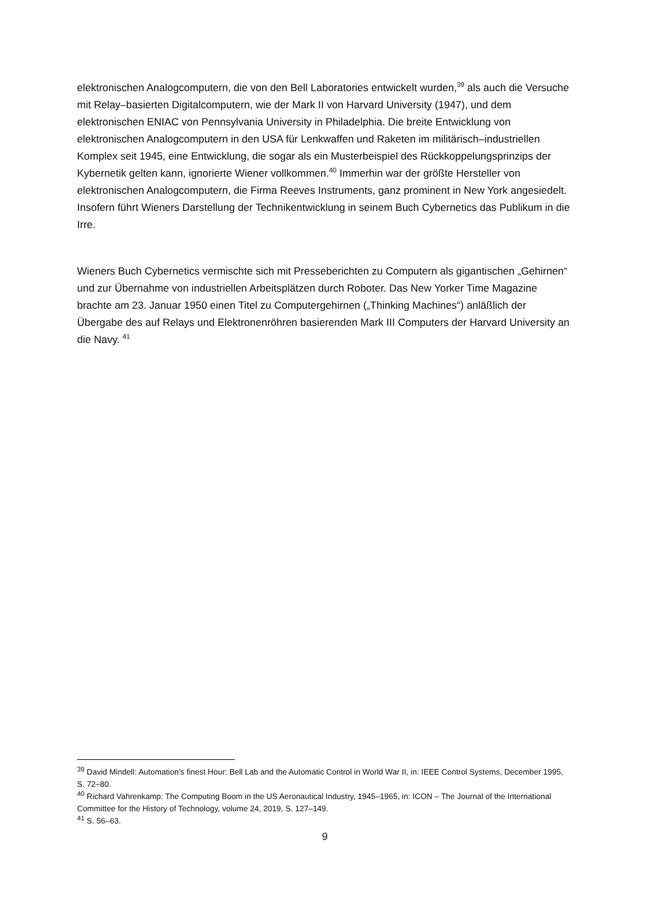elektronischen Analogcomputern, die von den Bell Laboratories entwickelt wurden,<sup>39</sup> als auch die Versuche mit Relay–basierten Digitalcomputern, wie der Mark II von Harvard University (1947), und dem elektronischen ENIAC von Pennsylvania University in Philadelphia. Die breite Entwicklung von elektronischen Analogcomputern in den USA für Lenkwaffen und Raketen im militärisch–industriellen Komplex seit 1945, eine Entwicklung, die sogar als ein Musterbeispiel des Rückkoppelungsprinzips der Kybernetik gelten kann, ignorierte Wiener vollkommen.<sup>40</sup> Immerhin war der größte Hersteller von elektronischen Analogcomputern, die Firma Reeves Instruments, ganz prominent in New York angesiedelt. Insofern führt Wieners Darstellung der Technikentwicklung in seinem Buch Cybernetics das Publikum in die Irre.
Wieners Buch Cybernetics vermischte sich mit Presseberichten zu Computern als gigantischen „Gehirnen“ und zur Übernahme von industriellen Arbeitsplätzen durch Roboter. Das New Yorker Time Magazine brachte am 23. Januar 1950 einen Titel zu Computergehirnen („Thinking Machines“) anläßlich der Übergabe des auf Relays und Elektronenröhren basierenden Mark III Computers der Harvard University an die Navy. <sup>41</sup>
<sup>39</sup> David Mindell: Automation’s finest Hour: Bell Lab and the Automatic Control in World War II, in: IEEE Control Systems, December 1995, S. 72–80.
<sup>40</sup> Richard Vahrenkamp: The Computing Boom in the US Aeronautical Industry, 1945–1965, in: ICON – The Journal of the International Committee for the History of Technology, volume 24, 2019, S. 127–149.
<sup>41</sup> S. 56–63.
9